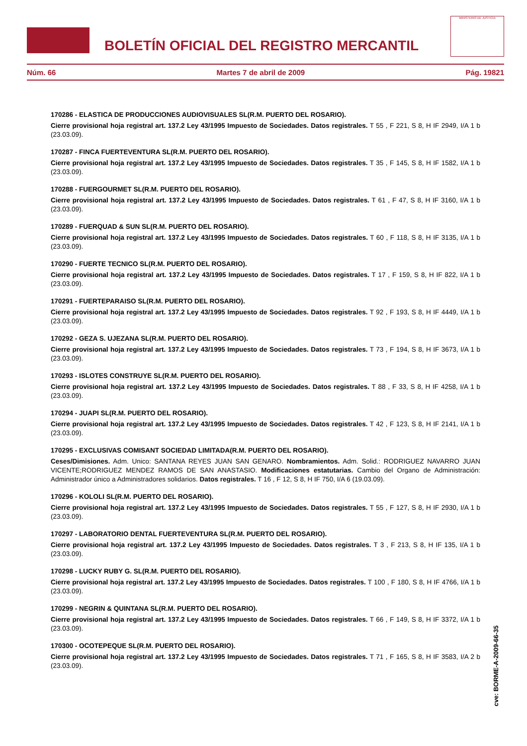BOLETÍN OFICIAL DEL REGISTRO MERCANTIL
MINISTERIO DE JUSTICIA
Núm. 66 Martes 7 de abril de 2009 Pág. 19821
170286 - ELASTICA DE PRODUCCIONES AUDIOVISUALES SL(R.M. PUERTO DEL ROSARIO).
Cierre provisional hoja registral art. 137.2 Ley 43/1995 Impuesto de Sociedades. Datos registrales. T 55 , F 221, S 8, H IF 2949, I/A 1 b (23.03.09).
170287 - FINCA FUERTEVENTURA SL(R.M. PUERTO DEL ROSARIO).
Cierre provisional hoja registral art. 137.2 Ley 43/1995 Impuesto de Sociedades. Datos registrales. T 35 , F 145, S 8, H IF 1582, I/A 1 b (23.03.09).
170288 - FUERGOURMET SL(R.M. PUERTO DEL ROSARIO).
Cierre provisional hoja registral art. 137.2 Ley 43/1995 Impuesto de Sociedades. Datos registrales. T 61 , F 47, S 8, H IF 3160, I/A 1 b (23.03.09).
170289 - FUERQUAD & SUN SL(R.M. PUERTO DEL ROSARIO).
Cierre provisional hoja registral art. 137.2 Ley 43/1995 Impuesto de Sociedades. Datos registrales. T 60 , F 118, S 8, H IF 3135, I/A 1 b (23.03.09).
170290 - FUERTE TECNICO SL(R.M. PUERTO DEL ROSARIO).
Cierre provisional hoja registral art. 137.2 Ley 43/1995 Impuesto de Sociedades. Datos registrales. T 17 , F 159, S 8, H IF 822, I/A 1 b (23.03.09).
170291 - FUERTEPARAISO SL(R.M. PUERTO DEL ROSARIO).
Cierre provisional hoja registral art. 137.2 Ley 43/1995 Impuesto de Sociedades. Datos registrales. T 92 , F 193, S 8, H IF 4449, I/A 1 b (23.03.09).
170292 - GEZA S. UJEZANA SL(R.M. PUERTO DEL ROSARIO).
Cierre provisional hoja registral art. 137.2 Ley 43/1995 Impuesto de Sociedades. Datos registrales. T 73 , F 194, S 8, H IF 3673, I/A 1 b (23.03.09).
170293 - ISLOTES CONSTRUYE SL(R.M. PUERTO DEL ROSARIO).
Cierre provisional hoja registral art. 137.2 Ley 43/1995 Impuesto de Sociedades. Datos registrales. T 88 , F 33, S 8, H IF 4258, I/A 1 b (23.03.09).
170294 - JUAPI SL(R.M. PUERTO DEL ROSARIO).
Cierre provisional hoja registral art. 137.2 Ley 43/1995 Impuesto de Sociedades. Datos registrales. T 42 , F 123, S 8, H IF 2141, I/A 1 b (23.03.09).
170295 - EXCLUSIVAS COMISANT SOCIEDAD LIMITADA(R.M. PUERTO DEL ROSARIO).
Ceses/Dimisiones. Adm. Unico: SANTANA REYES JUAN SAN GENARO. Nombramientos. Adm. Solid.: RODRIGUEZ NAVARRO JUAN VICENTE;RODRIGUEZ MENDEZ RAMOS DE SAN ANASTASIO. Modificaciones estatutarias. Cambio del Organo de Administración: Administrador único a Administradores solidarios. Datos registrales. T 16 , F 12, S 8, H IF 750, I/A 6 (19.03.09).
170296 - KOLOLI SL(R.M. PUERTO DEL ROSARIO).
Cierre provisional hoja registral art. 137.2 Ley 43/1995 Impuesto de Sociedades. Datos registrales. T 55 , F 127, S 8, H IF 2930, I/A 1 b (23.03.09).
170297 - LABORATORIO DENTAL FUERTEVENTURA SL(R.M. PUERTO DEL ROSARIO).
Cierre provisional hoja registral art. 137.2 Ley 43/1995 Impuesto de Sociedades. Datos registrales. T 3 , F 213, S 8, H IF 135, I/A 1 b (23.03.09).
170298 - LUCKY RUBY G. SL(R.M. PUERTO DEL ROSARIO).
Cierre provisional hoja registral art. 137.2 Ley 43/1995 Impuesto de Sociedades. Datos registrales. T 100 , F 180, S 8, H IF 4766, I/A 1 b (23.03.09).
170299 - NEGRIN & QUINTANA SL(R.M. PUERTO DEL ROSARIO).
Cierre provisional hoja registral art. 137.2 Ley 43/1995 Impuesto de Sociedades. Datos registrales. T 66 , F 149, S 8, H IF 3372, I/A 1 b (23.03.09).
170300 - OCOTEPEQUE SL(R.M. PUERTO DEL ROSARIO).
Cierre provisional hoja registral art. 137.2 Ley 43/1995 Impuesto de Sociedades. Datos registrales. T 71 , F 165, S 8, H IF 3583, I/A 2 b (23.03.09).
cve: BORME-A-2009-66-35